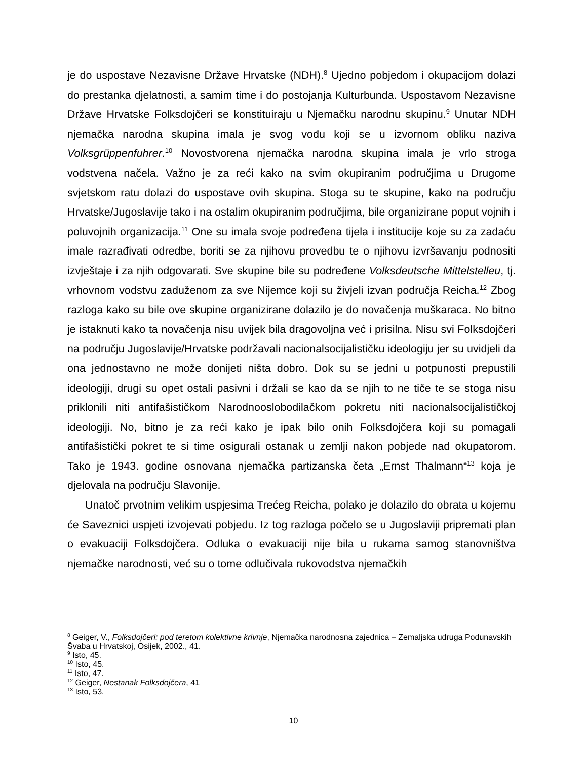je do uspostave Nezavisne Države Hrvatske (NDH).<sup>8</sup> Ujedno pobjedom i okupacijom dolazi do prestanka djelatnosti, a samim time i do postojanja Kulturbunda. Uspostavom Nezavisne Države Hrvatske Folksdojčeri se konstituiraju u Njemačku narodnu skupinu.<sup>9</sup> Unutar NDH njemačka narodna skupina imala je svog vođu koji se u izvornom obliku naziva Volksgrüppenfuhrer.<sup>10</sup> Novostvorena njemačka narodna skupina imala je vrlo stroga vodstvena načela. Važno je za reći kako na svim okupiranim područjima u Drugome svjetskom ratu dolazi do uspostave ovih skupina. Stoga su te skupine, kako na području Hrvatske/Jugoslavije tako i na ostalim okupiranim područjima, bile organizirane poput vojnih i poluvojnih organizacija.<sup>11</sup> One su imala svoje podređena tijela i institucije koje su za zadaću imale razrađivati odredbe, boriti se za njihovu provedbu te o njihovu izvršavanju podnositi izvještaje i za njih odgovarati. Sve skupine bile su podređene Volksdeutsche Mittelstelleu, tj. vrhovnom vodstvu zaduženom za sve Nijemce koji su živjeli izvan područja Reicha.<sup>12</sup> Zbog razloga kako su bile ove skupine organizirane dolazilo je do novačenja muškaraca. No bitno je istaknuti kako ta novačenja nisu uvijek bila dragovoljna već i prisilna. Nisu svi Folksdojčeri na području Jugoslavije/Hrvatske podržavali nacionalsocijalističku ideologiju jer su uvidjeli da ona jednostavno ne može donijeti ništa dobro. Dok su se jedni u potpunosti prepustili ideologiji, drugi su opet ostali pasivni i držali se kao da se njih to ne tiče te se stoga nisu priklonili niti antifašističkom Narodnooslobodilačkom pokretu niti nacionalsocijalističkoj ideologiji. No, bitno je za reći kako je ipak bilo onih Folksdojčera koji su pomagali antifašistički pokret te si time osigurali ostanak u zemlji nakon pobjede nad okupatorom. Tako je 1943. godine osnovana njemačka partizanska četa „Ernst Thalmann“<sup>13</sup> koja je djelovala na području Slavonije.
Unatoč prvotnim velikim uspjesima Trećeg Reicha, polako je dolazilo do obrata u kojemu će Saveznici uspjeti izvojevati pobjedu. Iz tog razloga počelo se u Jugoslaviji pripremati plan o evakuaciji Folksdojčera. Odluka o evakuaciji nije bila u rukama samog stanovništva njemačke narodnosti, već su o tome odlučivala rukovodstva njemačkih
<sup>8</sup> Geiger, V., Folksdojčeri: pod teretom kolektivne krivnje, Njemačka narodnosna zajednica – Zemaljska udruga Podunavskih Švaba u Hrvatskoj, Osijek, 2002., 41.
<sup>9</sup> Isto, 45.
<sup>10</sup> Isto, 45.
<sup>11</sup> Isto, 47.
<sup>12</sup> Geiger, Nestanak Folksdojčera, 41
<sup>13</sup> Isto, 53.
10